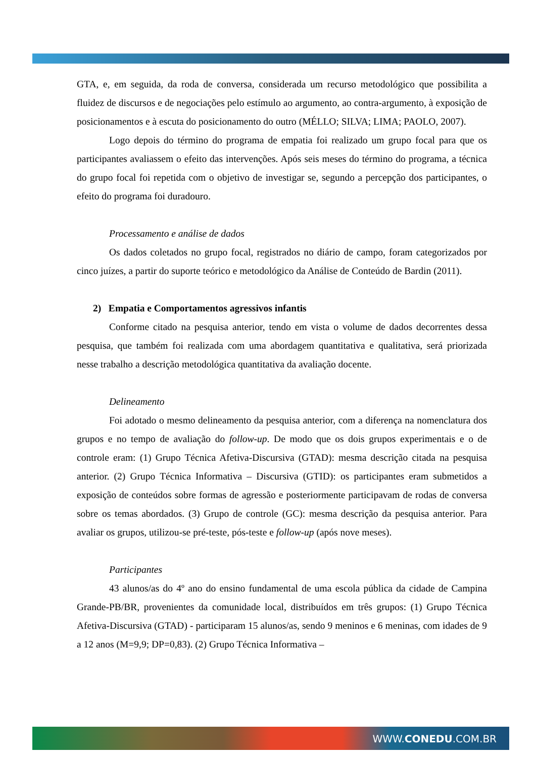GTA, e, em seguida, da roda de conversa, considerada um recurso metodológico que possibilita a fluidez de discursos e de negociações pelo estímulo ao argumento, ao contra-argumento, à exposição de posicionamentos e à escuta do posicionamento do outro (MÉLLO; SILVA; LIMA; PAOLO, 2007).
Logo depois do término do programa de empatia foi realizado um grupo focal para que os participantes avaliassem o efeito das intervenções. Após seis meses do término do programa, a técnica do grupo focal foi repetida com o objetivo de investigar se, segundo a percepção dos participantes, o efeito do programa foi duradouro.
Processamento e análise de dados
Os dados coletados no grupo focal, registrados no diário de campo, foram categorizados por cinco juízes, a partir do suporte teórico e metodológico da Análise de Conteúdo de Bardin (2011).
2) Empatia e Comportamentos agressivos infantis
Conforme citado na pesquisa anterior, tendo em vista o volume de dados decorrentes dessa pesquisa, que também foi realizada com uma abordagem quantitativa e qualitativa, será priorizada nesse trabalho a descrição metodológica quantitativa da avaliação docente.
Delineamento
Foi adotado o mesmo delineamento da pesquisa anterior, com a diferença na nomenclatura dos grupos e no tempo de avaliação do follow-up. De modo que os dois grupos experimentais e o de controle eram: (1) Grupo Técnica Afetiva-Discursiva (GTAD): mesma descrição citada na pesquisa anterior. (2) Grupo Técnica Informativa – Discursiva (GTID): os participantes eram submetidos a exposição de conteúdos sobre formas de agressão e posteriormente participavam de rodas de conversa sobre os temas abordados. (3) Grupo de controle (GC): mesma descrição da pesquisa anterior. Para avaliar os grupos, utilizou-se pré-teste, pós-teste e follow-up (após nove meses).
Participantes
43 alunos/as do 4º ano do ensino fundamental de uma escola pública da cidade de Campina Grande-PB/BR, provenientes da comunidade local, distribuídos em três grupos: (1) Grupo Técnica Afetiva-Discursiva (GTAD) - participaram 15 alunos/as, sendo 9 meninos e 6 meninas, com idades de 9 a 12 anos (M=9,9; DP=0,83). (2) Grupo Técnica Informativa –
WWW.CONEDU.COM.BR